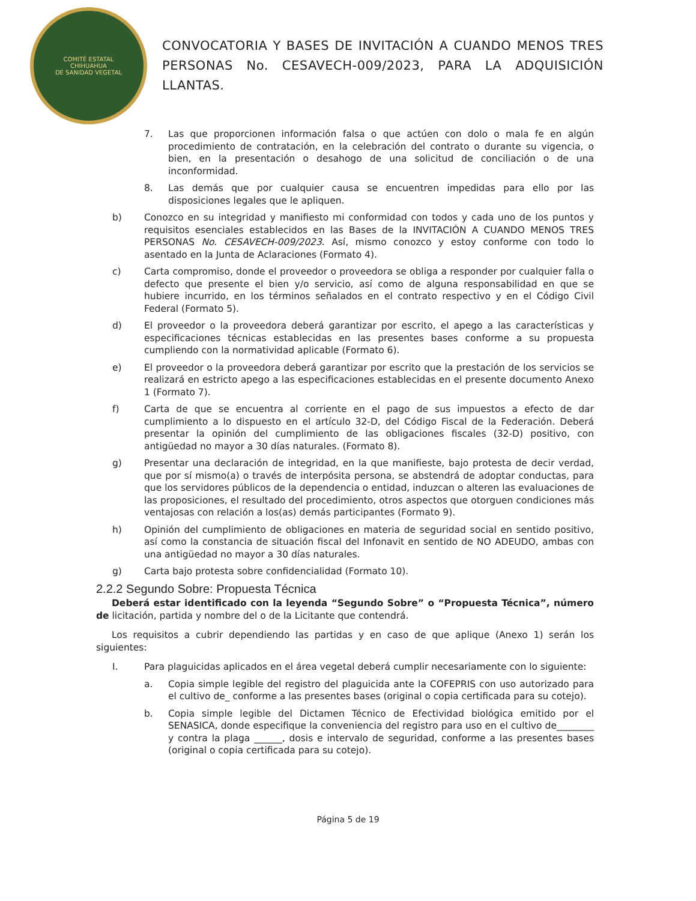COMITÉ ESTATAL
CHIHUAHUA
DE SANIDAD VEGETAL
CONVOCATORIA Y BASES DE INVITACIÓN A CUANDO MENOS TRES PERSONAS No. CESAVECH-009/2023, PARA LA ADQUISICIÓN LLANTAS.
7. Las que proporcionen información falsa o que actúen con dolo o mala fe en algún procedimiento de contratación, en la celebración del contrato o durante su vigencia, o bien, en la presentación o desahogo de una solicitud de conciliación o de una inconformidad.
8. Las demás que por cualquier causa se encuentren impedidas para ello por las disposiciones legales que le apliquen.
b) Conozco en su integridad y manifiesto mi conformidad con todos y cada uno de los puntos y requisitos esenciales establecidos en las Bases de la INVITACIÓN A CUANDO MENOS TRES PERSONAS No. CESAVECH-009/2023. Así, mismo conozco y estoy conforme con todo lo asentado en la Junta de Aclaraciones (Formato 4).
c) Carta compromiso, donde el proveedor o proveedora se obliga a responder por cualquier falla o defecto que presente el bien y/o servicio, así como de alguna responsabilidad en que se hubiere incurrido, en los términos señalados en el contrato respectivo y en el Código Civil Federal (Formato 5).
d) El proveedor o la proveedora deberá garantizar por escrito, el apego a las características y especificaciones técnicas establecidas en las presentes bases conforme a su propuesta cumpliendo con la normatividad aplicable (Formato 6).
e) El proveedor o la proveedora deberá garantizar por escrito que la prestación de los servicios se realizará en estricto apego a las especificaciones establecidas en el presente documento Anexo 1 (Formato 7).
f) Carta de que se encuentra al corriente en el pago de sus impuestos a efecto de dar cumplimiento a lo dispuesto en el artículo 32-D, del Código Fiscal de la Federación. Deberá presentar la opinión del cumplimiento de las obligaciones fiscales (32-D) positivo, con antigüedad no mayor a 30 días naturales. (Formato 8).
g) Presentar una declaración de integridad, en la que manifieste, bajo protesta de decir verdad, que por sí mismo(a) o través de interpósita persona, se abstendrá de adoptar conductas, para que los servidores públicos de la dependencia o entidad, induzcan o alteren las evaluaciones de las proposiciones, el resultado del procedimiento, otros aspectos que otorguen condiciones más ventajosas con relación a los(as) demás participantes (Formato 9).
h) Opinión del cumplimiento de obligaciones en materia de seguridad social en sentido positivo, así como la constancia de situación fiscal del Infonavit en sentido de NO ADEUDO, ambas con una antigüedad no mayor a 30 días naturales.
g) Carta bajo protesta sobre confidencialidad (Formato 10).
2.2.2 Segundo Sobre: Propuesta Técnica
Deberá estar identificado con la leyenda “Segundo Sobre” o “Propuesta Técnica”, número de licitación, partida y nombre del o de la Licitante que contendrá.
Los requisitos a cubrir dependiendo las partidas y en caso de que aplique (Anexo 1) serán los siguientes:
I. Para plaguicidas aplicados en el área vegetal deberá cumplir necesariamente con lo siguiente:
a. Copia simple legible del registro del plaguicida ante la COFEPRIS con uso autorizado para el cultivo de_ conforme a las presentes bases (original o copia certificada para su cotejo).
b. Copia simple legible del Dictamen Técnico de Efectividad biológica emitido por el SENASICA, donde especifique la conveniencia del registro para uso en el cultivo de________ y contra la plaga ______, dosis e intervalo de seguridad, conforme a las presentes bases (original o copia certificada para su cotejo).
Página 5 de 19